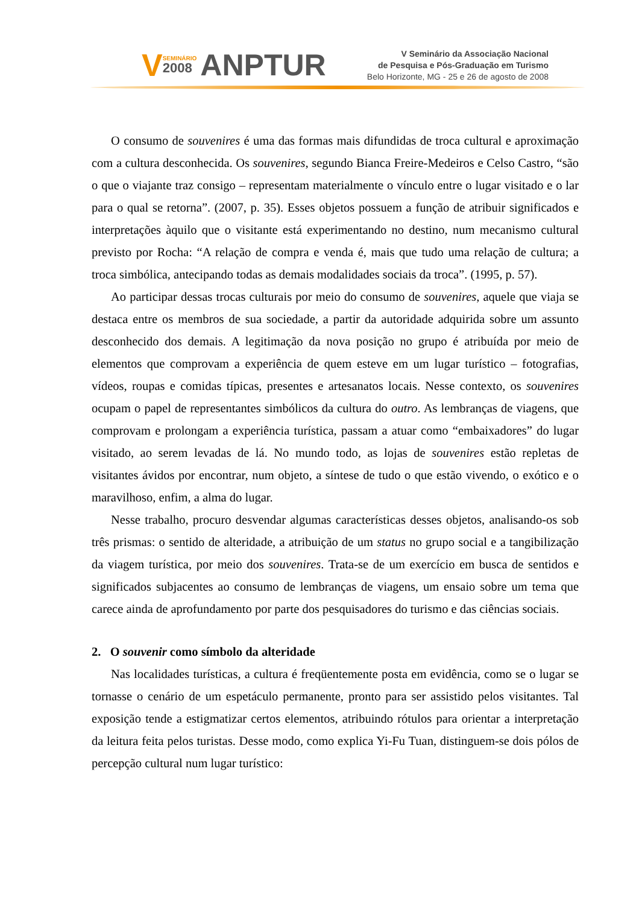V
SEMINÁRIO
2008
ANPTUR
V Seminário da Associação Nacional
de Pesquisa e Pós-Graduação em Turismo
Belo Horizonte, MG - 25 e 26 de agosto de 2008
O consumo de souvenires é uma das formas mais difundidas de troca cultural e aproximação com a cultura desconhecida. Os souvenires, segundo Bianca Freire-Medeiros e Celso Castro, “são o que o viajante traz consigo – representam materialmente o vínculo entre o lugar visitado e o lar para o qual se retorna”. (2007, p. 35). Esses objetos possuem a função de atribuir significados e interpretações àquilo que o visitante está experimentando no destino, num mecanismo cultural previsto por Rocha: “A relação de compra e venda é, mais que tudo uma relação de cultura; a troca simbólica, antecipando todas as demais modalidades sociais da troca”. (1995, p. 57).
Ao participar dessas trocas culturais por meio do consumo de souvenires, aquele que viaja se destaca entre os membros de sua sociedade, a partir da autoridade adquirida sobre um assunto desconhecido dos demais. A legitimação da nova posição no grupo é atribuída por meio de elementos que comprovam a experiência de quem esteve em um lugar turístico – fotografias, vídeos, roupas e comidas típicas, presentes e artesanatos locais. Nesse contexto, os souvenires ocupam o papel de representantes simbólicos da cultura do outro. As lembranças de viagens, que comprovam e prolongam a experiência turística, passam a atuar como “embaixadores” do lugar visitado, ao serem levadas de lá. No mundo todo, as lojas de souvenires estão repletas de visitantes ávidos por encontrar, num objeto, a síntese de tudo o que estão vivendo, o exótico e o maravilhoso, enfim, a alma do lugar.
Nesse trabalho, procuro desvendar algumas características desses objetos, analisando-os sob três prismas: o sentido de alteridade, a atribuição de um status no grupo social e a tangibilização da viagem turística, por meio dos souvenires. Trata-se de um exercício em busca de sentidos e significados subjacentes ao consumo de lembranças de viagens, um ensaio sobre um tema que carece ainda de aprofundamento por parte dos pesquisadores do turismo e das ciências sociais.
2. O souvenir como símbolo da alteridade
Nas localidades turísticas, a cultura é freqüentemente posta em evidência, como se o lugar se tornasse o cenário de um espetáculo permanente, pronto para ser assistido pelos visitantes. Tal exposição tende a estigmatizar certos elementos, atribuindo rótulos para orientar a interpretação da leitura feita pelos turistas. Desse modo, como explica Yi-Fu Tuan, distinguem-se dois pólos de percepção cultural num lugar turístico: